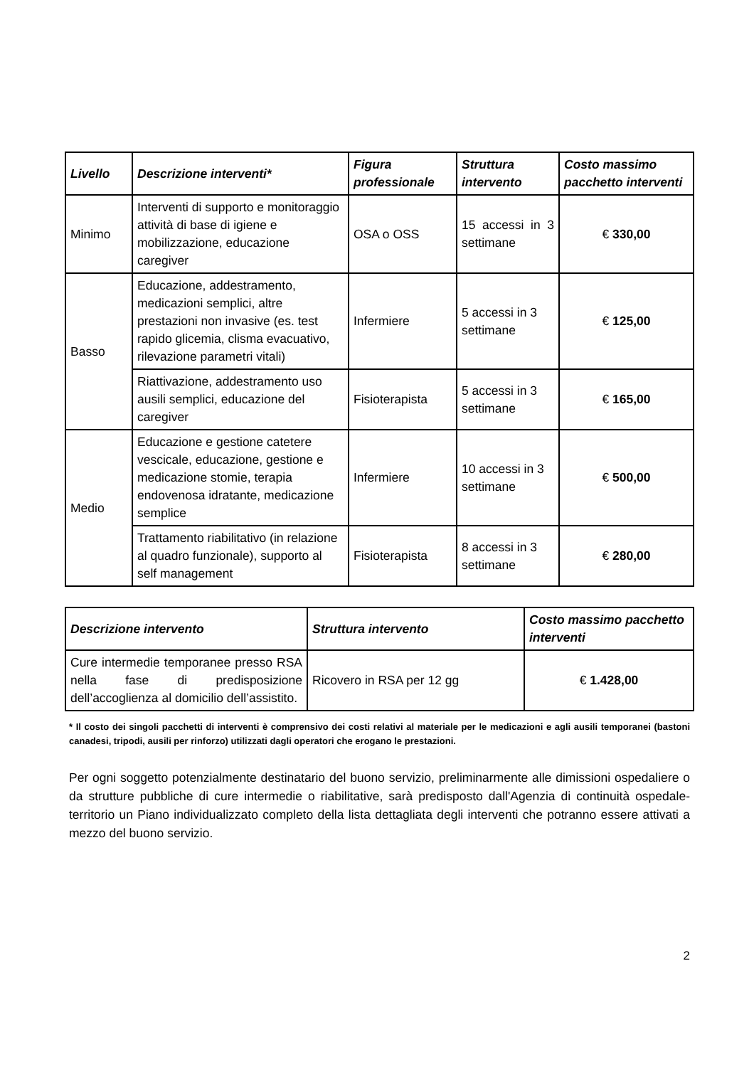| Livello | Descrizione interventi* | Figura professionale | Struttura intervento | Costo massimo pacchetto interventi |
| --- | --- | --- | --- | --- |
| Minimo | Interventi di supporto e monitoraggio attività di base di igiene e mobilizzazione, educazione caregiver | OSA o OSS | 15 accessi in 3 settimane | € 330,00 |
| Basso | Educazione, addestramento, medicazioni semplici, altre prestazioni non invasive (es. test rapido glicemia, clisma evacuativo, rilevazione parametri vitali) | Infermiere | 5 accessi in 3 settimane | € 125,00 |
| | Riattivazione, addestramento uso ausili semplici, educazione del caregiver | Fisioterapista | 5 accessi in 3 settimane | € 165,00 |
| Medio | Educazione e gestione catetere vescicale, educazione, gestione e medicazione stomie, terapia endovenosa idratante, medicazione semplice | Infermiere | 10 accessi in 3 settimane | € 500,00 |
| | Trattamento riabilitativo (in relazione al quadro funzionale), supporto al self management | Fisioterapista | 8 accessi in 3 settimane | € 280,00 |
| Descrizione intervento | Struttura intervento | Costo massimo pacchetto interventi |
| --- | --- | --- |
| Cure intermedie temporanee presso RSA nella fase di predisposizione dell’accoglienza al domicilio dell’assistito. | Ricovero in RSA per 12 gg | € 1.428,00 |
* Il costo dei singoli pacchetti di interventi è comprensivo dei costi relativi al materiale per le medicazioni e agli ausili temporanei (bastoni canadesi, tripodi, ausili per rinforzo) utilizzati dagli operatori che erogano le prestazioni.
Per ogni soggetto potenzialmente destinatario del buono servizio, preliminarmente alle dimissioni ospedaliere o da strutture pubbliche di cure intermedie o riabilitative, sarà predisposto dall'Agenzia di continuità ospedale-territorio un Piano individualizzato completo della lista dettagliata degli interventi che potranno essere attivati a mezzo del buono servizio.
2